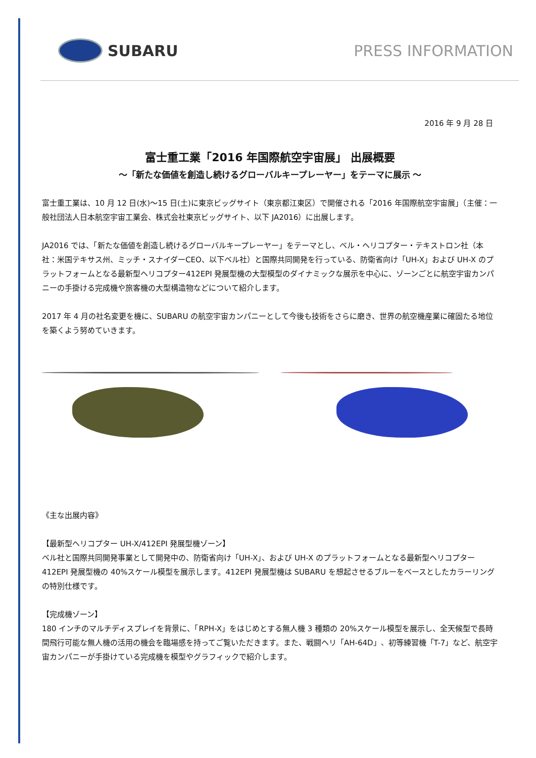SUBARU PRESS INFORMATION
2016 年 9 月 28 日
富士重工業「2016 年国際航空宇宙展」 出展概要
～「新たな価値を創造し続けるグローバルキープレーヤー」をテーマに展示 ～
富士重工業は、10 月 12 日(水)～15 日(土)に東京ビッグサイト（東京都江東区）で開催される「2016 年国際航空宇宙展」（主催：一般社団法人日本航空宇宙工業会、株式会社東京ビッグサイト、以下 JA2016）に出展します。
JA2016 では、「新たな価値を創造し続けるグローバルキープレーヤー」をテーマとし、ベル・ヘリコプター・テキストロン社（本社：米国テキサス州、ミッチ・スナイダーCEO、以下ベル社）と国際共同開発を行っている、防衛省向け「UH-X」および UH-X のプラットフォームとなる最新型ヘリコプター412EPI 発展型機の大型模型のダイナミックな展示を中心に、ゾーンごとに航空宇宙カンパニーの手掛ける完成機や旅客機の大型構造物などについて紹介します。
2017 年 4 月の社名変更を機に、SUBARU の航空宇宙カンパニーとして今後も技術をさらに磨き、世界の航空機産業に確固たる地位を築くよう努めていきます。
《主な出展内容》
【最新型ヘリコプター UH-X/412EPI 発展型機ゾーン】
ベル社と国際共同開発事業として開発中の、防衛省向け「UH-X」、および UH-X のプラットフォームとなる最新型ヘリコプター412EPI 発展型機の 40%スケール模型を展示します。412EPI 発展型機は SUBARU を想起させるブルーをベースとしたカラーリングの特別仕様です。
【完成機ゾーン】
180 インチのマルチディスプレイを背景に、「RPH-X」をはじめとする無人機 3 種類の 20%スケール模型を展示し、全天候型で長時間飛行可能な無人機の活用の機会を臨場感を持ってご覧いただきます。また、戦闘ヘリ「AH-64D」、初等練習機「T-7」など、航空宇宙カンパニーが手掛けている完成機を模型やグラフィックで紹介します。